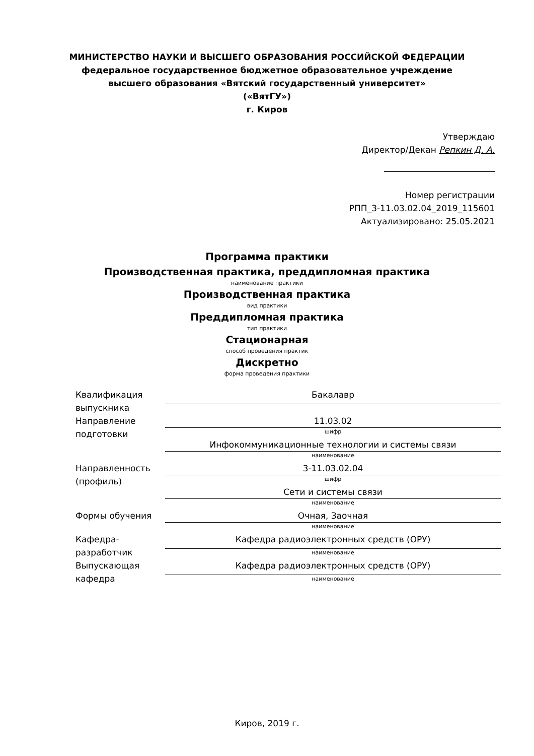МИНИСТЕРСТВО НАУКИ И ВЫСШЕГО ОБРАЗОВАНИЯ РОССИЙСКОЙ ФЕДЕРАЦИИ
федеральное государственное бюджетное образовательное учреждение
высшего образования «Вятский государственный университет»
(«ВятГУ»)
г. Киров
Утверждаю
Директор/Декан Репкин Д. А.
Номер регистрации
РПП_3-11.03.02.04_2019_115601
Актуализировано: 25.05.2021
Программа практики
Производственная практика, преддипломная практика
наименование практики
Производственная практика
вид практики
Преддипломная практика
тип практики
Стационарная
способ проведения практик
Дискретно
форма проведения практики
| Квалификация выпускника | Бакалавр |
| Направление подготовки | 11.03.02 |
| | шифр |
| | Инфокоммуникационные технологии и системы связи |
| | наименование |
| Направленность (профиль) | 3-11.03.02.04 |
| | шифр |
| | Сети и системы связи |
| | наименование |
| Формы обучения | Очная, Заочная |
| | наименование |
| Кафедра-разработчик | Кафедра радиоэлектронных средств (ОРУ) |
| | наименование |
| Выпускающая кафедра | Кафедра радиоэлектронных средств (ОРУ) |
| | наименование |
Киров, 2019 г.